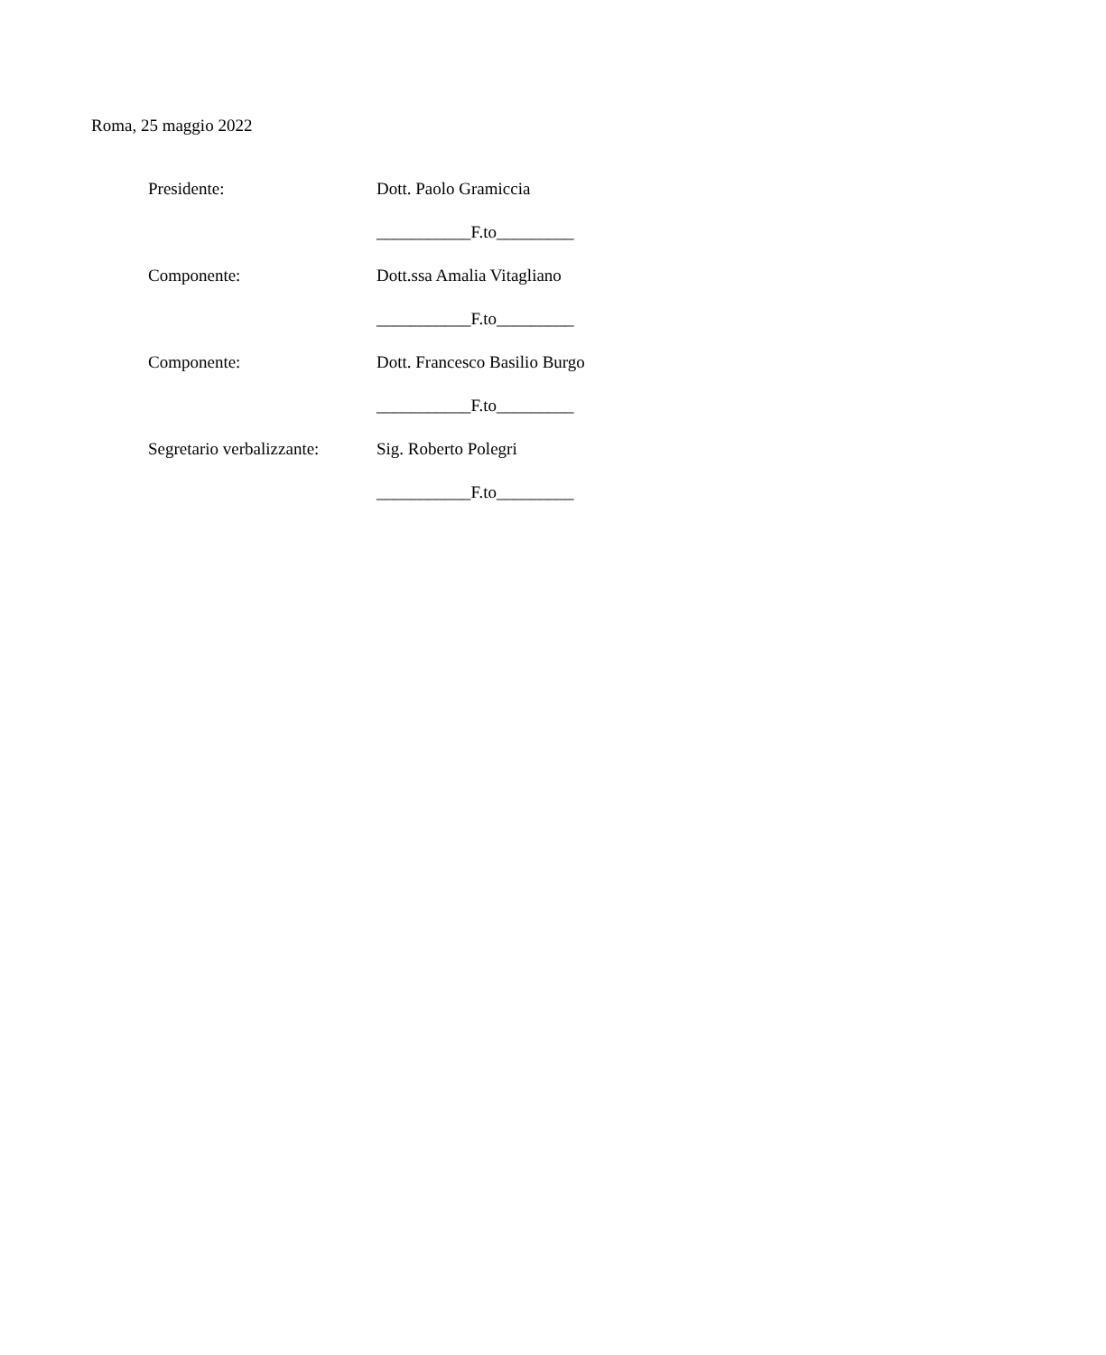Roma, 25 maggio 2022
Presidente:
Dott. Paolo Gramiccia
___________F.to_________
Componente:
Dott.ssa Amalia Vitagliano
___________F.to_________
Componente:
Dott. Francesco Basilio Burgo
___________F.to_________
Segretario verbalizzante:
Sig. Roberto Polegri
___________F.to_________